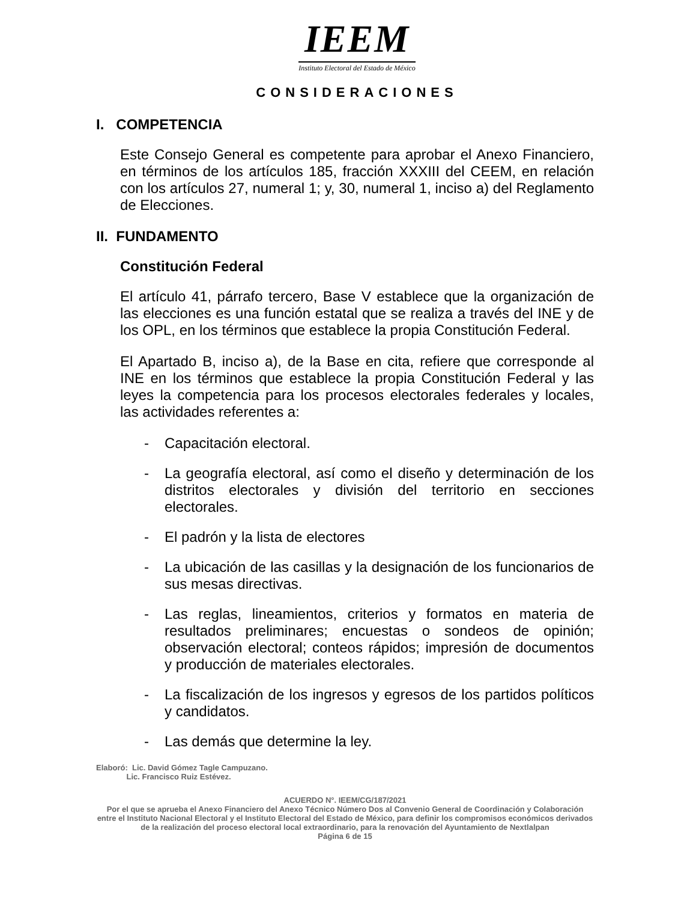IEEM
Instituto Electoral del Estado de México
CONSIDERACIONES
I. COMPETENCIA
Este Consejo General es competente para aprobar el Anexo Financiero, en términos de los artículos 185, fracción XXXIII del CEEM, en relación con los artículos 27, numeral 1; y, 30, numeral 1, inciso a) del Reglamento de Elecciones.
II. FUNDAMENTO
Constitución Federal
El artículo 41, párrafo tercero, Base V establece que la organización de las elecciones es una función estatal que se realiza a través del INE y de los OPL, en los términos que establece la propia Constitución Federal.
El Apartado B, inciso a), de la Base en cita, refiere que corresponde al INE en los términos que establece la propia Constitución Federal y las leyes la competencia para los procesos electorales federales y locales, las actividades referentes a:
- Capacitación electoral.
- La geografía electoral, así como el diseño y determinación de los distritos electorales y división del territorio en secciones electorales.
- El padrón y la lista de electores
- La ubicación de las casillas y la designación de los funcionarios de sus mesas directivas.
- Las reglas, lineamientos, criterios y formatos en materia de resultados preliminares; encuestas o sondeos de opinión; observación electoral; conteos rápidos; impresión de documentos y producción de materiales electorales.
- La fiscalización de los ingresos y egresos de los partidos políticos y candidatos.
- Las demás que determine la ley.
Elaboró: Lic. David Gómez Tagle Campuzano.
Lic. Francisco Ruiz Estévez.
ACUERDO N°. IEEM/CG/187/2021
Por el que se aprueba el Anexo Financiero del Anexo Técnico Número Dos al Convenio General de Coordinación y Colaboración entre el Instituto Nacional Electoral y el Instituto Electoral del Estado de México, para definir los compromisos económicos derivados de la realización del proceso electoral local extraordinario, para la renovación del Ayuntamiento de Nextlalpan
Página 6 de 15